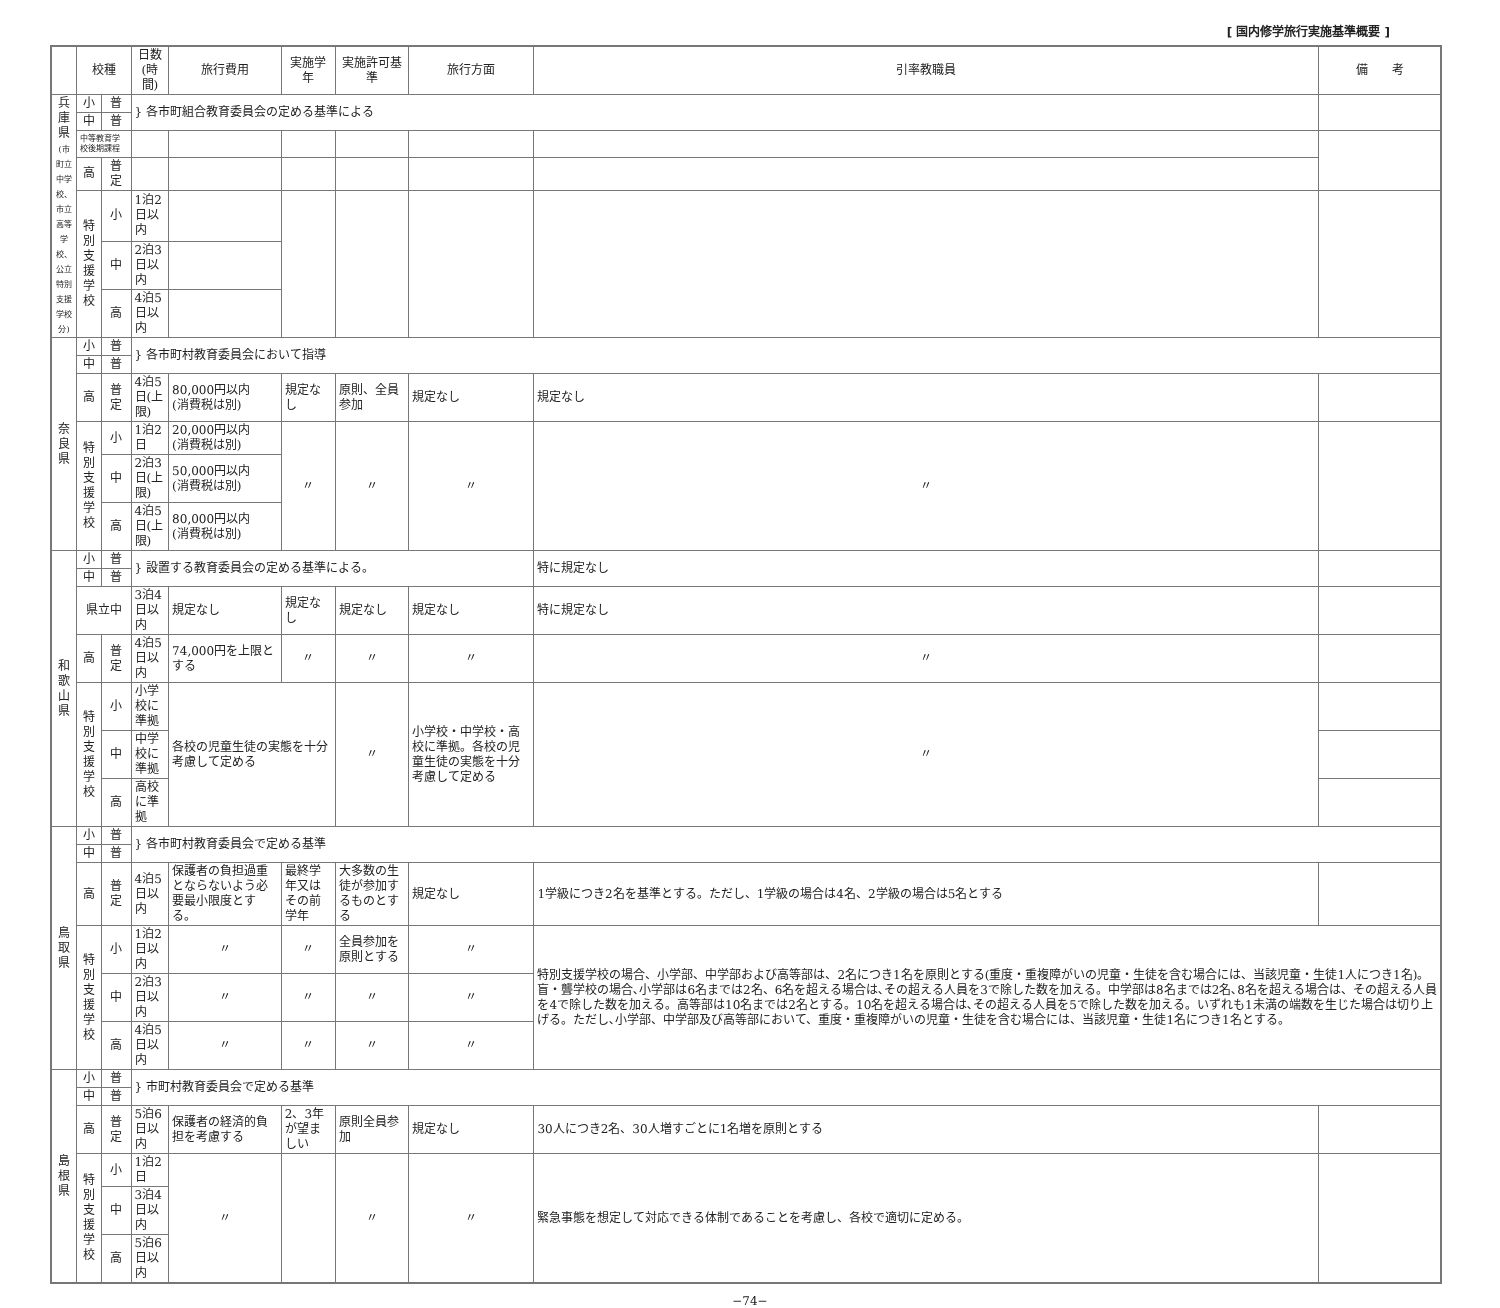[ 国内修学旅行実施基準概要 ]
| | 校種 | | 日数(時間) | 旅行費用 | 実施学年 | 実施許可基準 | 旅行方面 | 引率教職員 | 備 考 |
| --- | --- | --- | --- | --- | --- | --- | --- | --- | --- |
| 兵庫県 (市町立中学校、市立高等学校、公立特別支援学校分) | 小 | 普 | } 各市町組合教育委員会の定める基準による | | | | | | |
| | 中 | 普 | | | | | | | |
| | 中等教育学校後期課程 | | | | | | | | |
| | 高 | 普 定 | | | | | | | |
| | 特別支援学校 | 小 | 1泊2日以内 | | | | | | |
| | | 中 | 2泊3日以内 | | | | | | |
| | | 高 | 4泊5日以内 | | | | | | |
| 奈良県 | 小 | 普 | } 各市町村教育委員会において指導 | | | | | | |
| | 中 | 普 | | | | | | | |
| | 高 | 普 定 | 4泊5日(上限) | 80,000円以内 (消費税は別) | 規定なし | 原則、全員参加 | 規定なし | 規定なし | |
| | 特別支援学校 | 小 | 1泊2日 | 20,000円以内 (消費税は別) | 〃 | 〃 | 〃 | 〃 | |
| | | 中 | 2泊3日(上限) | 50,000円以内 (消費税は別) | | | | | |
| | | 高 | 4泊5日(上限) | 80,000円以内 (消費税は別) | | | | | |
| 和歌山県 | 小 | 普 | } 設置する教育委員会の定める基準による。 | | | | | 特に規定なし | |
| | 中 | 普 | | | | | | | |
| | 県立中 | | 3泊4日以内 | 規定なし | 規定なし | 規定なし | 規定なし | 特に規定なし | |
| | 高 | 普 定 | 4泊5日以内 | 74,000円を上限とする | 〃 | 〃 | 〃 | 〃 | |
| | 特別支援学校 | 小 | 小学校に準拠 | 各校の児童生徒の実態を十分考慮して定める | | 〃 | 小学校・中学校・高校に準拠。各校の児童生徒の実態を十分考慮して定める | 〃 | |
| | | 中 | 中学校に準拠 | | | | | | |
| | | 高 | 高校に準拠 | | | | | | |
| 鳥取県 | 小 | 普 | } 各市町村教育委員会で定める基準 | | | | | | |
| | 中 | 普 | | | | | | | |
| | 高 | 普 定 | 4泊5日以内 | 保護者の負担過重とならないよう必要最小限度とする。 | 最終学年又はその前学年 | 大多数の生徒が参加するものとする | 規定なし | 1学級につき2名を基準とする。ただし、1学級の場合は4名、2学級の場合は5名とする | |
| | 特別支援学校 | 小 | 1泊2日以内 | 〃 | 〃 | 全員参加を原則とする | 〃 | 特別支援学校の場合、小学部、中学部および高等部は、2名につき1名を原則とする(重度・重複障がいの児童・生徒を含む場合には、当該児童・生徒1人につき1名)。盲・聾学校の場合､小学部は6名までは2名、6名を超える場合は､その超える人員を3で除した数を加える。中学部は8名までは2名､8名を超える場合は、その超える人員を4で除した数を加える。高等部は10名までは2名とする。10名を超える場合は､その超える人員を5で除した数を加える。いずれも1未満の端数を生じた場合は切り上げる。ただし､小学部、中学部及び高等部において、重度・重複障がいの児童・生徒を含む場合には、当該児童・生徒1名につき1名とする。 | |
| | | 中 | 2泊3日以内 | 〃 | 〃 | 〃 | 〃 | | |
| | | 高 | 4泊5日以内 | 〃 | 〃 | 〃 | 〃 | | |
| 島根県 | 小 | 普 | } 市町村教育委員会で定める基準 | | | | | | |
| | 中 | 普 | | | | | | | |
| | 高 | 普 定 | 5泊6日以内 | 保護者の経済的負担を考慮する | 2、3年が望ましい | 原則全員参加 | 規定なし | 30人につき2名、30人増すごとに1名増を原則とする | |
| | 特別支援学校 | 小 | 1泊2日 | 〃 | | 〃 | 〃 | 緊急事態を想定して対応できる体制であることを考慮し、各校で適切に定める。 | |
| | | 中 | 3泊4日以内 | | | | | | |
| | | 高 | 5泊6日以内 | | | | | | |
−74−